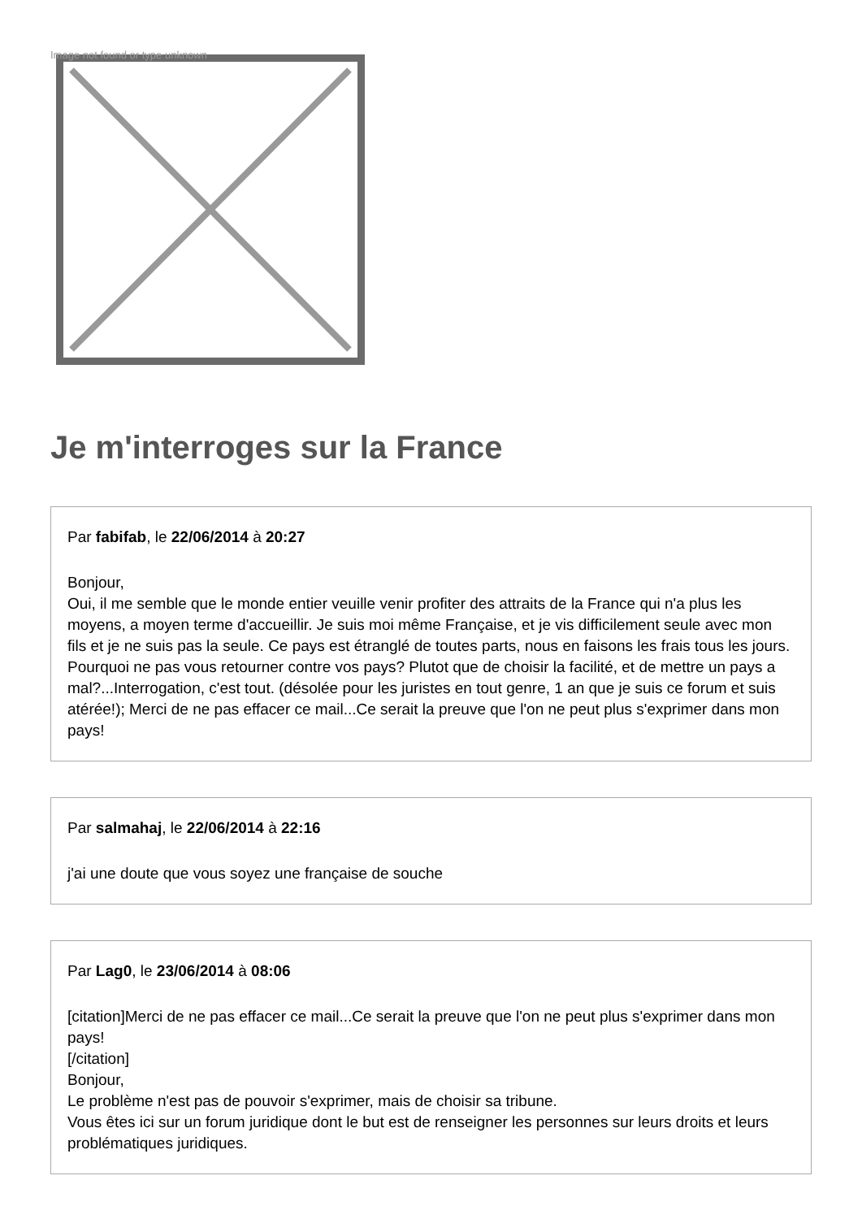Image not found or type unknown
Je m'interroges sur la France
Par fabifab, le 22/06/2014 à 20:27
Bonjour,
Oui, il me semble que le monde entier veuille venir profiter des attraits de la France qui n'a plus les moyens, a moyen terme d'accueillir. Je suis moi même Française, et je vis difficilement seule avec mon fils et je ne suis pas la seule. Ce pays est étranglé de toutes parts, nous en faisons les frais tous les jours. Pourquoi ne pas vous retourner contre vos pays? Plutot que de choisir la facilité, et de mettre un pays a mal?...Interrogation, c'est tout. (désolée pour les juristes en tout genre, 1 an que je suis ce forum et suis atérée!); Merci de ne pas effacer ce mail...Ce serait la preuve que l'on ne peut plus s'exprimer dans mon pays!
Par salmahaj, le 22/06/2014 à 22:16
j'ai une doute que vous soyez une française de souche
Par Lag0, le 23/06/2014 à 08:06
[citation]Merci de ne pas effacer ce mail...Ce serait la preuve que l'on ne peut plus s'exprimer dans mon pays!
[/citation]
Bonjour,
Le problème n'est pas de pouvoir s'exprimer, mais de choisir sa tribune.
Vous êtes ici sur un forum juridique dont le but est de renseigner les personnes sur leurs droits et leurs problématiques juridiques.